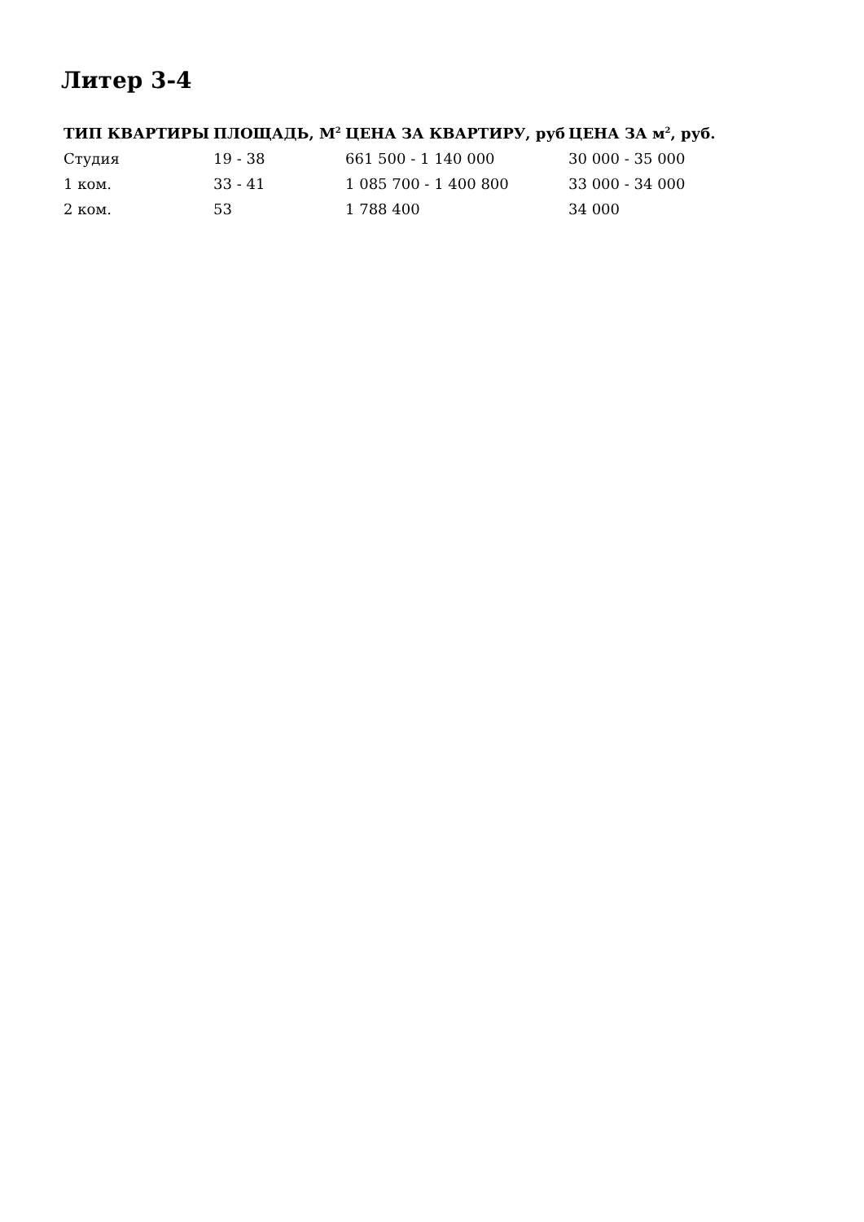Литер 3-4
| ТИП КВАРТИРЫ | ПЛОЩАДЬ, М<sup>2</sup> | ЦЕНА ЗА КВАРТИРУ, руб | ЦЕНА ЗА м<sup>2</sup>, руб. |
| --- | --- | --- | --- |
| Студия | 19 - 38 | 661 500 - 1 140 000 | 30 000 - 35 000 |
| 1 ком. | 33 - 41 | 1 085 700 - 1 400 800 | 33 000 - 34 000 |
| 2 ком. | 53 | 1 788 400 | 34 000 |